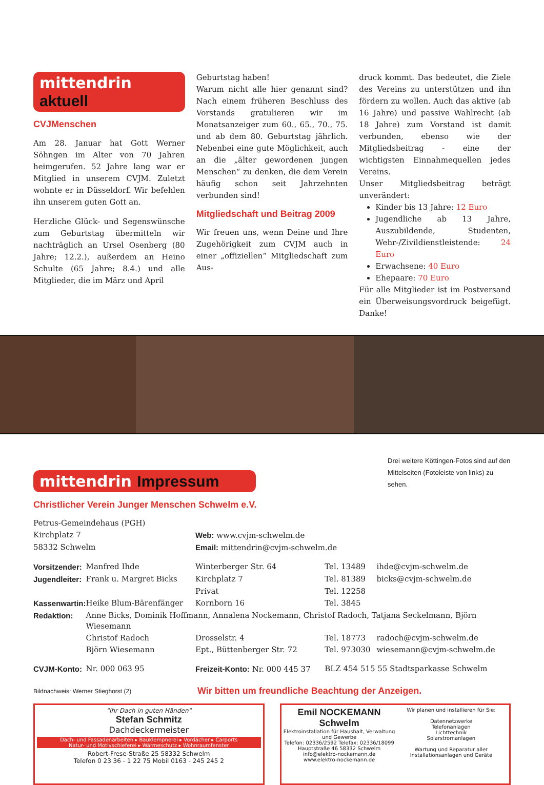mittendrin aktuell
CVJMenschen
Am 28. Januar hat Gott Werner Söhngen im Alter von 70 Jahren heimgerufen. 52 Jahre lang war er Mitglied in unserem CVJM. Zuletzt wohnte er in Düsseldorf. Wir befehlen ihn unserem guten Gott an.
Herzliche Glück- und Segenswünsche zum Geburtstag übermitteln wir nachträglich an Ursel Osenberg (80 Jahre; 12.2.), außerdem an Heino Schulte (65 Jahre; 8.4.) und alle Mitglieder, die im März und April
Geburtstag haben!
Warum nicht alle hier genannt sind? Nach einem früheren Beschluss des Vorstands gratulieren wir im Monatsanzeiger zum 60., 65., 70., 75. und ab dem 80. Geburtstag jährlich. Nebenbei eine gute Möglichkeit, auch an die „älter gewordenen jungen Menschen“ zu denken, die dem Verein häufig schon seit Jahrzehnten verbunden sind!
Mitgliedschaft und Beitrag 2009
Wir freuen uns, wenn Deine und Ihre Zugehörigkeit zum CVJM auch in einer „offiziellen“ Mitgliedschaft zum Aus-
druck kommt. Das bedeutet, die Ziele des Vereins zu unterstützen und ihn fördern zu wollen. Auch das aktive (ab 16 Jahre) und passive Wahlrecht (ab 18 Jahre) zum Vorstand ist damit verbunden, ebenso wie der Mitgliedsbeitrag - eine der wichtigsten Einnahmequellen jedes Vereins.
Unser Mitgliedsbeitrag beträgt unverändert:
Kinder bis 13 Jahre: 12 Euro
Jugendliche ab 13 Jahre, Auszubildende, Studenten, Wehr-/Zivildienstleistende: 24 Euro
Erwachsene: 40 Euro
Ehepaare: 70 Euro
Für alle Mitglieder ist im Postversand ein Überweisungsvordruck beigefügt. Danke!
mittendrin Impressum
Drei weitere Köttingen-Fotos sind auf den Mittelseiten (Fotoleiste von links) zu sehen.
Christlicher Verein Junger Menschen Schwelm e.V.
| Petrus-Gemeindehaus (PGH) | | | | |
| Kirchplatz 7 | | Web: www.cvjm-schwelm.de | | |
| 58332 Schwelm | | Email: mittendrin@cvjm-schwelm.de | | |
| Vorsitzender: | Manfred Ihde | Winterberger Str. 64 | Tel. 13489 | ihde@cvjm-schwelm.de |
| Jugendleiter: | Frank u. Margret Bicks | Kirchplatz 7 | Tel. 81389 | bicks@cvjm-schwelm.de |
| | | Privat | Tel. 12258 | |
| Kassenwartin: | Heike Blum-Bärenfänger | Kornborn 16 | Tel. 3845 | |
| Redaktion: | Anne Bicks, Dominik Hoffmann, Annalena Nockemann, Christof Radoch, Tatjana Seckelmann, Björn Wiesemann | | | |
| | Christof Radoch | Drosselstr. 4 | Tel. 18773 | radoch@cvjm-schwelm.de |
| | Björn Wiesemann | Ept., Büttenberger Str. 72 | Tel. 973030 | wiesemann@cvjm-schwelm.de |
| CVJM-Konto: | Nr. 000 063 95 | Freizeit-Konto: Nr. 000 445 37 | BLZ 454 515 55 Stadtsparkasse Schwelm | |
Bildnachweis: Werner Stieghorst (2)
Wir bitten um freundliche Beachtung der Anzeigen.
"Ihr Dach in guten Händen"
Stefan Schmitz
Dachdeckermeister
Dach- und Fassadenarbeiten ▸ Bauklempnerei ▸ Vordächer ▸ Carports
Natur- und Motivschieferei ▸ Wärmeschutz ▸ Wohnraumfenster
Robert-Frese-Straße 25 58332 Schwelm
Telefon 0 23 36 - 1 22 75 Mobil 0163 - 245 245 2
Emil NOCKEMANN Schwelm
Elektroinstallation für Haushalt, Verwaltung und Gewerbe
Telefon: 02336/2592 Telefax: 02336/18099
Hauptstraße 46 58332 Schwelm
info@elektro-nockemann.de
www.elektro-nockemann.de
Wir planen und installieren für Sie:
Datennetzwerke
Telefonanlagen
Lichttechnik
Solarstromanlagen
Wartung und Reparatur aller Installationsanlagen und Geräte